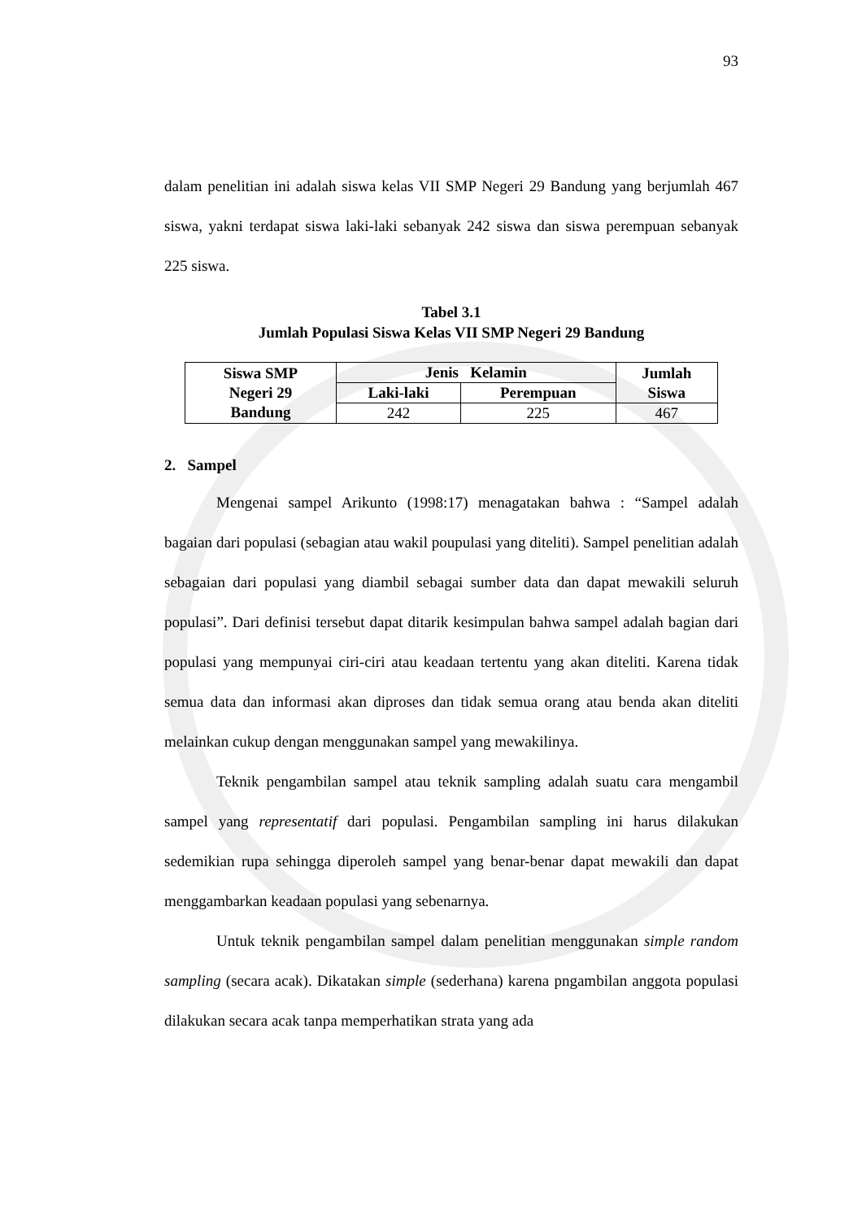93
dalam penelitian ini adalah siswa kelas VII SMP Negeri 29 Bandung yang berjumlah 467 siswa, yakni terdapat siswa laki-laki sebanyak 242 siswa dan siswa perempuan sebanyak 225 siswa.
Tabel 3.1
Jumlah Populasi Siswa Kelas VII SMP Negeri 29 Bandung
| Siswa SMP Negeri 29 Bandung | Jenis Kelamin | | Jumlah Siswa |
| --- | --- | --- | --- |
| | Laki-laki | Perempuan | |
| | 242 | 225 | 467 |
2. Sampel
Mengenai sampel Arikunto (1998:17) menagatakan bahwa : “Sampel adalah bagaian dari populasi (sebagian atau wakil poupulasi yang diteliti). Sampel penelitian adalah sebagaian dari populasi yang diambil sebagai sumber data dan dapat mewakili seluruh populasi”. Dari definisi tersebut dapat ditarik kesimpulan bahwa sampel adalah bagian dari populasi yang mempunyai ciri-ciri atau keadaan tertentu yang akan diteliti. Karena tidak semua data dan informasi akan diproses dan tidak semua orang atau benda akan diteliti melainkan cukup dengan menggunakan sampel yang mewakilinya.
Teknik pengambilan sampel atau teknik sampling adalah suatu cara mengambil sampel yang representatif dari populasi. Pengambilan sampling ini harus dilakukan sedemikian rupa sehingga diperoleh sampel yang benar-benar dapat mewakili dan dapat menggambarkan keadaan populasi yang sebenarnya.
Untuk teknik pengambilan sampel dalam penelitian menggunakan simple random sampling (secara acak). Dikatakan simple (sederhana) karena pngambilan anggota populasi dilakukan secara acak tanpa memperhatikan strata yang ada